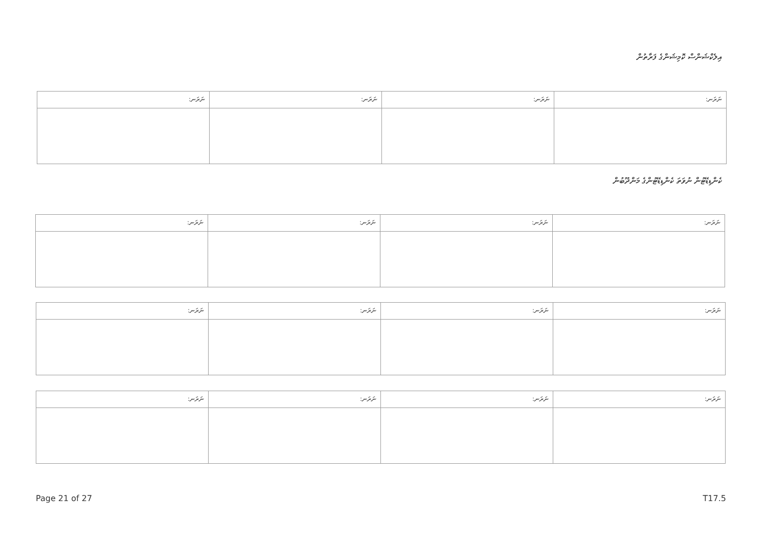އިލެކްޝަންސް ކޮމިޝަންގެ ފަރާތުން
| ނަރަނ: | ނަރަނ: | ނަރަނ: | ނަރަނ: |
ކެންޑިޑޭޓުން ނުވަތަ ކެންޑިޑޭޓުންގެ މަންދޫބުން
| ނަރަނ: | ނަރަނ: | ނަރަނ: | ނަރަނ: |
| ނަރަނ: | ނަރަނ: | ނަރަނ: | ނަރަނ: |
| ނަރަނ: | ނަރަނ: | ނަރަނ: | ނަރަނ: |
Page 21 of 27 T17.5